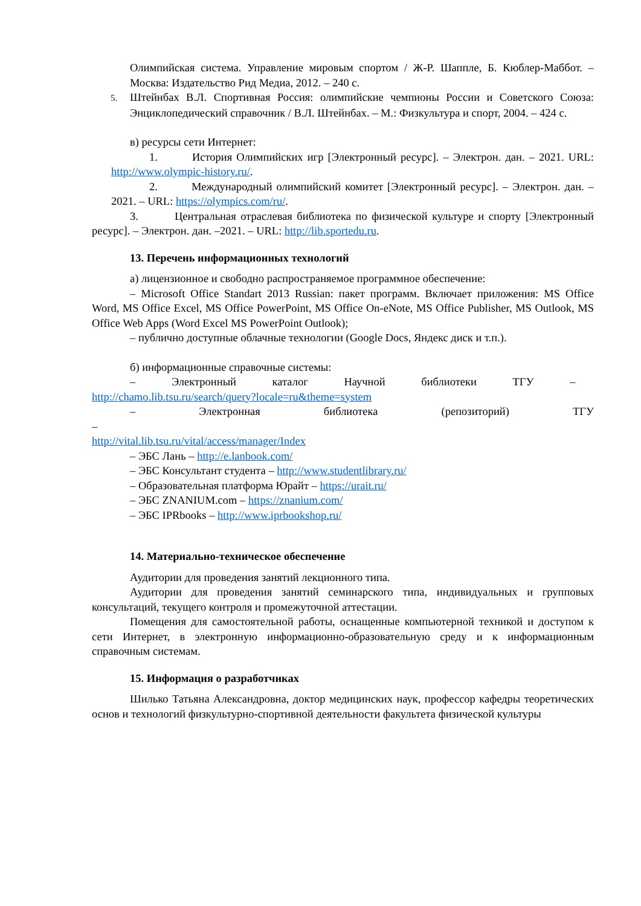Олимпийская система. Управление мировым спортом / Ж-Р. Шаппле, Б. Кюблер-Маббот. – Москва: Издательство Рид Медиа, 2012. – 240 с.
5. Штейнбах В.Л. Спортивная Россия: олимпийские чемпионы России и Советского Союза: Энциклопедический справочник / В.Л. Штейнбах. – М.: Физкультура и спорт, 2004. – 424 с.
в) ресурсы сети Интернет:
1. История Олимпийских игр [Электронный ресурс]. – Электрон. дан. – 2021. URL: http://www.olympic-history.ru/.
2. Международный олимпийский комитет [Электронный ресурс]. – Электрон. дан. –2021. – URL: https://olympics.com/ru/.
3. Центральная отраслевая библиотека по физической культуре и спорту [Электронный ресурс]. – Электрон. дан. –2021. – URL: http://lib.sportedu.ru.
13. Перечень информационных технологий
а) лицензионное и свободно распространяемое программное обеспечение:
– Microsoft Office Standart 2013 Russian: пакет программ. Включает приложения: MS Office Word, MS Office Excel, MS Office PowerPoint, MS Office On-eNote, MS Office Publisher, MS Outlook, MS Office Web Apps (Word Excel MS PowerPoint Outlook);
– публично доступные облачные технологии (Google Docs, Яндекс диск и т.п.).
б) информационные справочные системы:
– Электронный каталог Научной библиотеки ТГУ –
http://chamo.lib.tsu.ru/search/query?locale=ru&theme=system
– Электронная библиотека (репозиторий) ТГУ –
http://vital.lib.tsu.ru/vital/access/manager/Index
– ЭБС Лань – http://e.lanbook.com/
– ЭБС Консультант студента – http://www.studentlibrary.ru/
– Образовательная платформа Юрайт – https://urait.ru/
– ЭБС ZNANIUM.com – https://znanium.com/
– ЭБС IPRbooks – http://www.iprbookshop.ru/
14. Материально-техническое обеспечение
Аудитории для проведения занятий лекционного типа.
Аудитории для проведения занятий семинарского типа, индивидуальных и групповых консультаций, текущего контроля и промежуточной аттестации.
Помещения для самостоятельной работы, оснащенные компьютерной техникой и доступом к сети Интернет, в электронную информационно-образовательную среду и к информационным справочным системам.
15. Информация о разработчиках
Шилько Татьяна Александровна, доктор медицинских наук, профессор кафедры теоретических основ и технологий физкультурно-спортивной деятельности факультета физической культуры